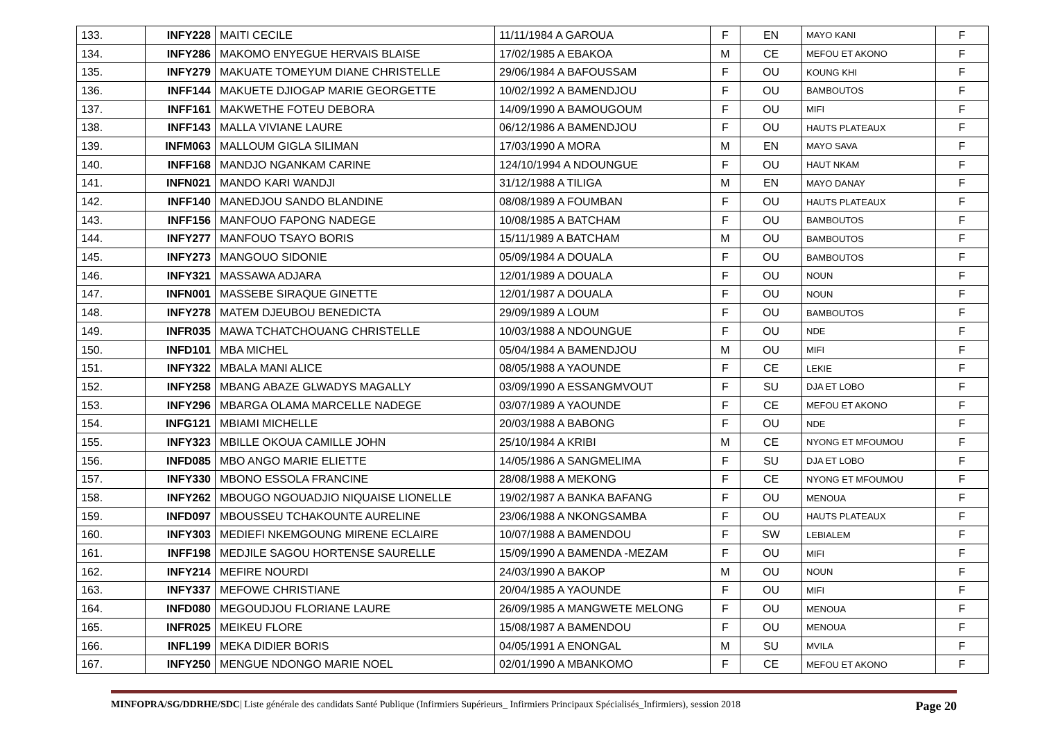| 133. | INFY228 | MAITI CECILE | 11/11/1984 A GAROUA | F | EN | MAYO KANI | F |
| 134. | INFY286 | MAKOMO ENYEGUE HERVAIS BLAISE | 17/02/1985 A EBAKOA | M | CE | MEFOU ET AKONO | F |
| 135. | INFY279 | MAKUATE TOMEYUM DIANE CHRISTELLE | 29/06/1984 A BAFOUSSAM | F | OU | KOUNG KHI | F |
| 136. | INFF144 | MAKUETE DJIOGAP MARIE GEORGETTE | 10/02/1992 A BAMENDJOU | F | OU | BAMBOUTOS | F |
| 137. | INFF161 | MAKWETHE FOTEU DEBORA | 14/09/1990 A BAMOUGOUM | F | OU | MIFI | F |
| 138. | INFF143 | MALLA VIVIANE LAURE | 06/12/1986 A BAMENDJOU | F | OU | HAUTS PLATEAUX | F |
| 139. | INFM063 | MALLOUM GIGLA SILIMAN | 17/03/1990 A MORA | M | EN | MAYO SAVA | F |
| 140. | INFF168 | MANDJO NGANKAM CARINE | 124/10/1994 A NDOUNGUE | F | OU | HAUT NKAM | F |
| 141. | INFN021 | MANDO KARI WANDJI | 31/12/1988 A TILIGA | M | EN | MAYO DANAY | F |
| 142. | INFF140 | MANEDJOU SANDO BLANDINE | 08/08/1989 A FOUMBAN | F | OU | HAUTS PLATEAUX | F |
| 143. | INFF156 | MANFOUO FAPONG NADEGE | 10/08/1985 A BATCHAM | F | OU | BAMBOUTOS | F |
| 144. | INFY277 | MANFOUO TSAYO BORIS | 15/11/1989 A BATCHAM | M | OU | BAMBOUTOS | F |
| 145. | INFY273 | MANGOUO SIDONIE | 05/09/1984 A DOUALA | F | OU | BAMBOUTOS | F |
| 146. | INFY321 | MASSAWA ADJARA | 12/01/1989 A DOUALA | F | OU | NOUN | F |
| 147. | INFN001 | MASSEBE SIRAQUE GINETTE | 12/01/1987 A DOUALA | F | OU | NOUN | F |
| 148. | INFY278 | MATEM DJEUBOU BENEDICTA | 29/09/1989 A LOUM | F | OU | BAMBOUTOS | F |
| 149. | INFR035 | MAWA TCHATCHOUANG CHRISTELLE | 10/03/1988 A NDOUNGUE | F | OU | NDE | F |
| 150. | INFD101 | MBA MICHEL | 05/04/1984 A BAMENDJOU | M | OU | MIFI | F |
| 151. | INFY322 | MBALA MANI ALICE | 08/05/1988 A YAOUNDE | F | CE | LEKIE | F |
| 152. | INFY258 | MBANG ABAZE GLWADYS MAGALLY | 03/09/1990 A ESSANGMVOUT | F | SU | DJA ET LOBO | F |
| 153. | INFY296 | MBARGA OLAMA MARCELLE NADEGE | 03/07/1989 A YAOUNDE | F | CE | MEFOU ET AKONO | F |
| 154. | INFG121 | MBIAMI MICHELLE | 20/03/1988 A BABONG | F | OU | NDE | F |
| 155. | INFY323 | MBILLE OKOUA CAMILLE JOHN | 25/10/1984 A KRIBI | M | CE | NYONG ET MFOUMOU | F |
| 156. | INFD085 | MBO ANGO MARIE ELIETTE | 14/05/1986 A SANGMELIMA | F | SU | DJA ET LOBO | F |
| 157. | INFY330 | MBONO ESSOLA FRANCINE | 28/08/1988 A MEKONG | F | CE | NYONG ET MFOUMOU | F |
| 158. | INFY262 | MBOUGO NGOUADJIO NIQUAISE LIONELLE | 19/02/1987 A BANKA BAFANG | F | OU | MENOUA | F |
| 159. | INFD097 | MBOUSSEU TCHAKOUNTE AURELINE | 23/06/1988 A NKONGSAMBA | F | OU | HAUTS PLATEAUX | F |
| 160. | INFY303 | MEDIEFI NKEMGOUNG MIRENE ECLAIRE | 10/07/1988 A BAMENDOU | F | SW | LEBIALEM | F |
| 161. | INFF198 | MEDJILE SAGOU HORTENSE SAURELLE | 15/09/1990 A BAMENDA -MEZAM | F | OU | MIFI | F |
| 162. | INFY214 | MEFIRE NOURDI | 24/03/1990 A BAKOP | M | OU | NOUN | F |
| 163. | INFY337 | MEFOWE CHRISTIANE | 20/04/1985 A YAOUNDE | F | OU | MIFI | F |
| 164. | INFD080 | MEGOUDJOU FLORIANE LAURE | 26/09/1985 A MANGWETE MELONG | F | OU | MENOUA | F |
| 165. | INFR025 | MEIKEU FLORE | 15/08/1987 A BAMENDOU | F | OU | MENOUA | F |
| 166. | INFL199 | MEKA DIDIER BORIS | 04/05/1991 A ENONGAL | M | SU | MVILA | F |
| 167. | INFY250 | MENGUE NDONGO MARIE NOEL | 02/01/1990 A MBANKOMO | F | CE | MEFOU ET AKONO | F |
MINFOPRA/SG/DDRHE/SDC| Liste générale des candidats Santé Publique (Infirmiers Supérieurs_ Infirmiers Principaux Spécialisés_Infirmiers), session 2018 Page 20